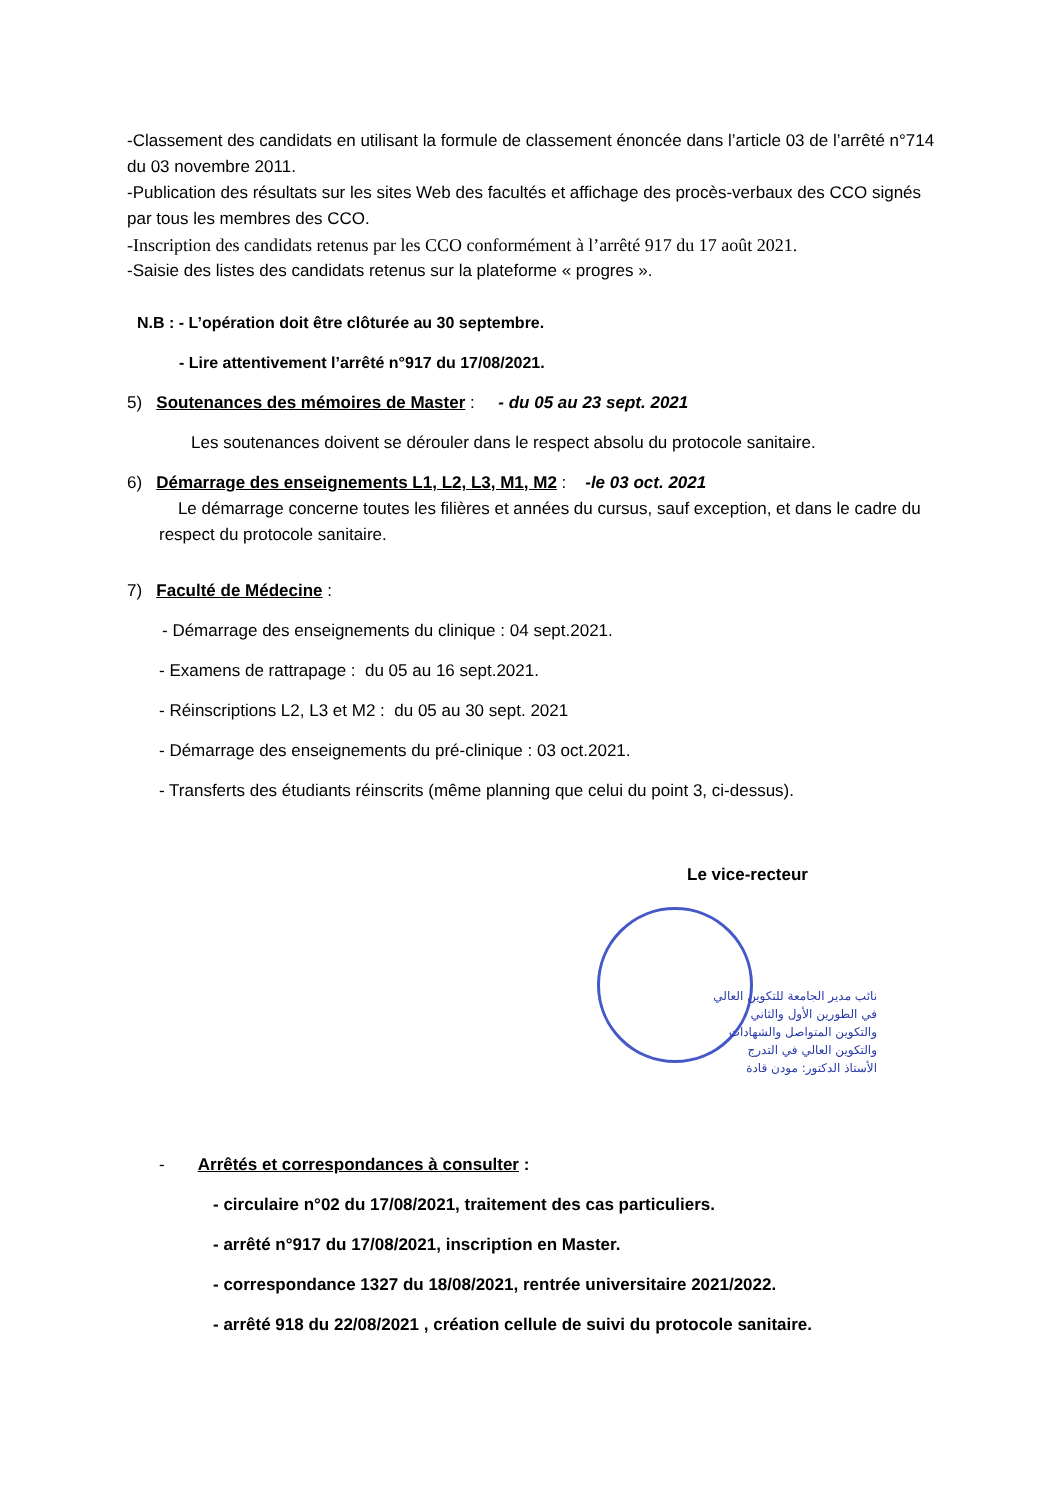-Classement des candidats en utilisant la formule de classement énoncée dans l’article 03 de l’arrêté n°714 du 03 novembre 2011.
-Publication des résultats sur les sites Web des facultés et affichage des procès-verbaux des CCO signés par tous les membres des CCO.
-Inscription des candidats retenus par les CCO conformément à l’arrêté 917 du 17 août 2021.
-Saisie des listes des candidats retenus sur la plateforme « progres ».
N.B : - L’opération doit être clôturée au 30 septembre.
- Lire attentivement l’arrêté n°917 du 17/08/2021.
5) Soutenances des mémoires de Master : - du 05 au 23 sept. 2021
Les soutenances doivent se dérouler dans le respect absolu du protocole sanitaire.
6) Démarrage des enseignements L1, L2, L3, M1, M2 : -le 03 oct. 2021
Le démarrage concerne toutes les filières et années du cursus, sauf exception, et dans le cadre du respect du protocole sanitaire.
7) Faculté de Médecine :
- Démarrage des enseignements du clinique : 04 sept.2021.
- Examens de rattrapage : du 05 au 16 sept.2021.
- Réinscriptions L2, L3 et M2 : du 05 au 30 sept. 2021
- Démarrage des enseignements du pré-clinique : 03 oct.2021.
- Transferts des étudiants réinscrits (même planning que celui du point 3, ci-dessus).
Le vice-recteur
نائب مدير الجامعة للتكوين العالي في الطورين الأول والثاني والتكوين المتواصل والشهادات والتكوين العالي في التدرج
الأستاذ الدكتور: مودن قادة
- Arrêtés et correspondances à consulter :
- circulaire n°02 du 17/08/2021, traitement des cas particuliers.
- arrêté n°917 du 17/08/2021, inscription en Master.
- correspondance 1327 du 18/08/2021, rentrée universitaire 2021/2022.
- arrêté 918 du 22/08/2021 , création cellule de suivi du protocole sanitaire.